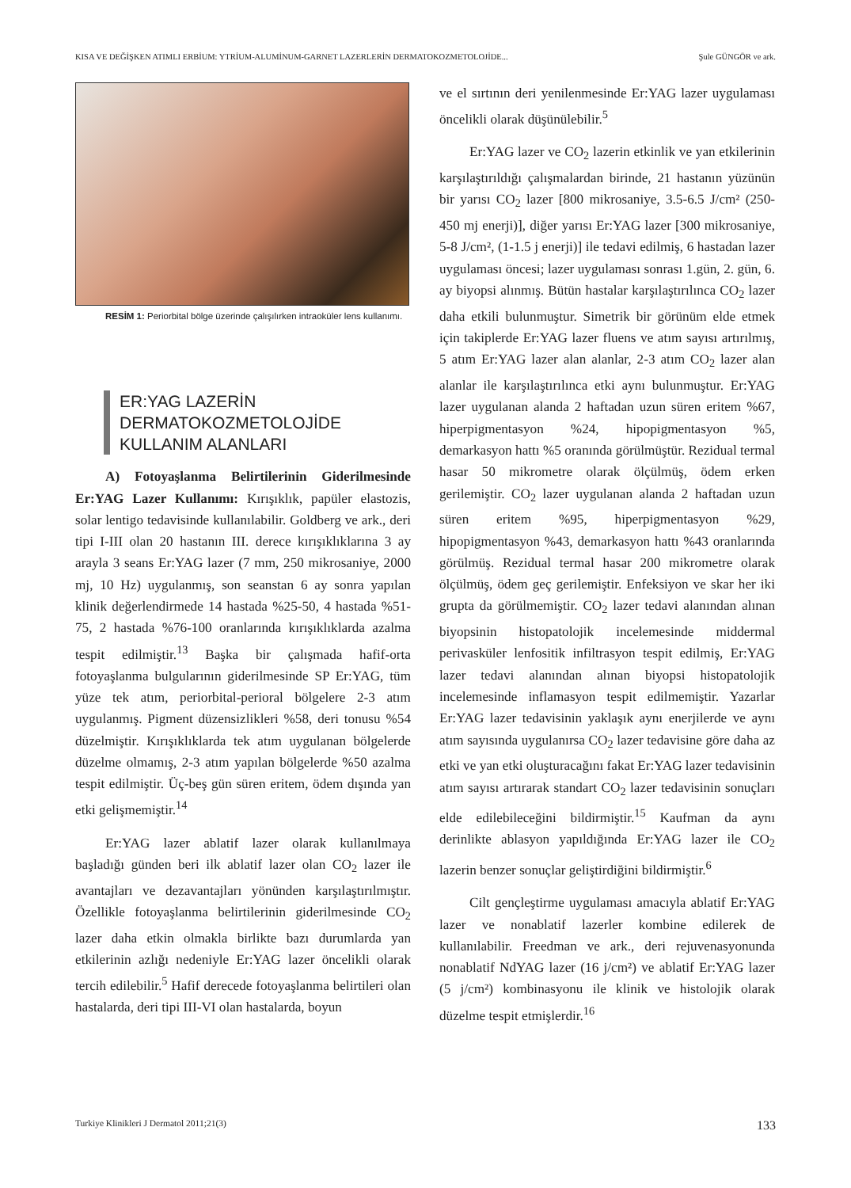KISA VE DEĞİŞKEN ATIMLI ERBİUM: YTRİUM-ALUMİNUM-GARNET LAZERLERİN DERMATOKOZMETOLOJİDE... Şule GÜNGÖR ve ark.
RESİM 1: Periorbital bölge üzerinde çalışılırken intraoküler lens kullanımı.
ER:YAG LAZERİN
DERMATOKOZMETOLOJİDE
KULLANIM ALANLARI
A) Fotoyaşlanma Belirtilerinin Giderilmesinde Er:YAG Lazer Kullanımı: Kırışıklık, papüler elastozis, solar lentigo tedavisinde kullanılabilir. Goldberg ve ark., deri tipi I-III olan 20 hastanın III. derece kırışıklıklarına 3 ay arayla 3 seans Er:YAG lazer (7 mm, 250 mikrosaniye, 2000 mj, 10 Hz) uygulanmış, son seanstan 6 ay sonra yapılan klinik değerlendirmede 14 hastada %25-50, 4 hastada %51-75, 2 hastada %76-100 oranlarında kırışıklıklarda azalma tespit edilmiştir.<sup>13</sup> Başka bir çalışmada hafif-orta fotoyaşlanma bulgularının giderilmesinde SP Er:YAG, tüm yüze tek atım, periorbital-perioral bölgelere 2-3 atım uygulanmış. Pigment düzensizlikleri %58, deri tonusu %54 düzelmiştir. Kırışıklıklarda tek atım uygulanan bölgelerde düzelme olmamış, 2-3 atım yapılan bölgelerde %50 azalma tespit edilmiştir. Üç-beş gün süren eritem, ödem dışında yan etki gelişmemiştir.<sup>14</sup>
Er:YAG lazer ablatif lazer olarak kullanılmaya başladığı günden beri ilk ablatif lazer olan CO<sub>2</sub> lazer ile avantajları ve dezavantajları yönünden karşılaştırılmıştır. Özellikle fotoyaşlanma belirtilerinin giderilmesinde CO<sub>2</sub> lazer daha etkin olmakla birlikte bazı durumlarda yan etkilerinin azlığı nedeniyle Er:YAG lazer öncelikli olarak tercih edilebilir.<sup>5</sup> Hafif derecede fotoyaşlanma belirtileri olan hastalarda, deri tipi III-VI olan hastalarda, boyun
ve el sırtının deri yenilenmesinde Er:YAG lazer uygulaması öncelikli olarak düşünülebilir.<sup>5</sup>
Er:YAG lazer ve CO<sub>2</sub> lazerin etkinlik ve yan etkilerinin karşılaştırıldığı çalışmalardan birinde, 21 hastanın yüzünün bir yarısı CO<sub>2</sub> lazer [800 mikrosaniye, 3.5-6.5 J/cm² (250-450 mj enerji)], diğer yarısı Er:YAG lazer [300 mikrosaniye, 5-8 J/cm², (1-1.5 j enerji)] ile tedavi edilmiş, 6 hastadan lazer uygulaması öncesi; lazer uygulaması sonrası 1.gün, 2. gün, 6. ay biyopsi alınmış. Bütün hastalar karşılaştırılınca CO<sub>2</sub> lazer daha etkili bulunmuştur. Simetrik bir görünüm elde etmek için takiplerde Er:YAG lazer fluens ve atım sayısı artırılmış, 5 atım Er:YAG lazer alan alanlar, 2-3 atım CO<sub>2</sub> lazer alan alanlar ile karşılaştırılınca etki aynı bulunmuştur. Er:YAG lazer uygulanan alanda 2 haftadan uzun süren eritem %67, hiperpigmentasyon %24, hipopigmentasyon %5, demarkasyon hattı %5 oranında görülmüştür. Rezidual termal hasar 50 mikrometre olarak ölçülmüş, ödem erken gerilemiştir. CO<sub>2</sub> lazer uygulanan alanda 2 haftadan uzun süren eritem %95, hiperpigmentasyon %29, hipopigmentasyon %43, demarkasyon hattı %43 oranlarında görülmüş. Rezidual termal hasar 200 mikrometre olarak ölçülmüş, ödem geç gerilemiştir. Enfeksiyon ve skar her iki grupta da görülmemiştir. CO<sub>2</sub> lazer tedavi alanından alınan biyopsinin histopatolojik incelemesinde middermal perivasküler lenfositik infiltrasyon tespit edilmiş, Er:YAG lazer tedavi alanından alınan biyopsi histopatolojik incelemesinde inflamasyon tespit edilmemiştir. Yazarlar Er:YAG lazer tedavisinin yaklaşık aynı enerjilerde ve aynı atım sayısında uygulanırsa CO<sub>2</sub> lazer tedavisine göre daha az etki ve yan etki oluşturacağını fakat Er:YAG lazer tedavisinin atım sayısı artırarak standart CO<sub>2</sub> lazer tedavisinin sonuçları elde edilebileceğini bildirmiştir.<sup>15</sup> Kaufman da aynı derinlikte ablasyon yapıldığında Er:YAG lazer ile CO<sub>2</sub> lazerin benzer sonuçlar geliştirdiğini bildirmiştir.<sup>6</sup>
Cilt gençleştirme uygulaması amacıyla ablatif Er:YAG lazer ve nonablatif lazerler kombine edilerek de kullanılabilir. Freedman ve ark., deri rejuvenasyonunda nonablatif NdYAG lazer (16 j/cm²) ve ablatif Er:YAG lazer (5 j/cm²) kombinasyonu ile klinik ve histolojik olarak düzelme tespit etmişlerdir.<sup>16</sup>
Turkiye Klinikleri J Dermatol 2011;21(3) 133